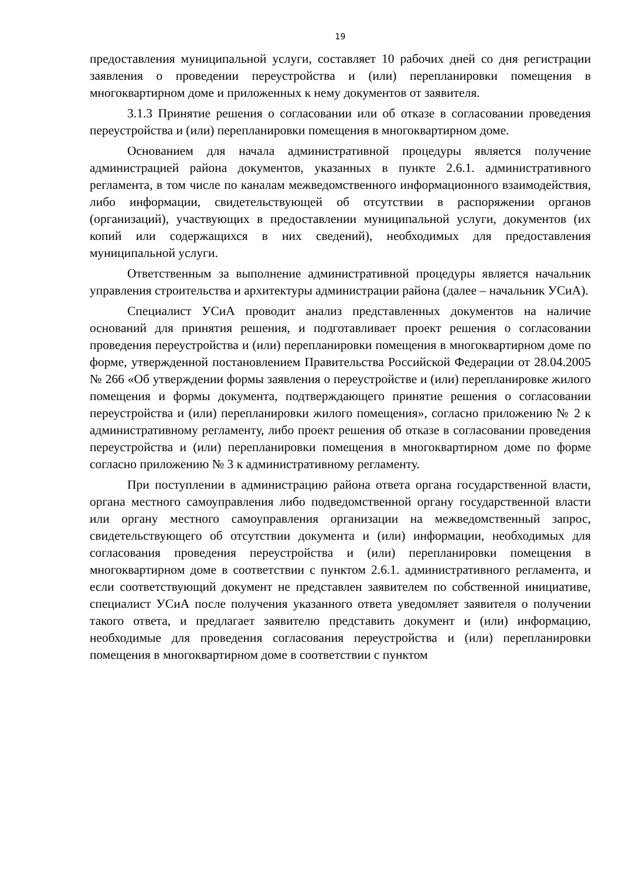19
предоставления муниципальной услуги, составляет 10 рабочих дней со дня регистрации заявления о проведении переустройства и (или) перепланировки помещения в многоквартирном доме и приложенных к нему документов от заявителя.
3.1.3 Принятие решения о согласовании или об отказе в согласовании проведения переустройства и (или) перепланировки помещения в многоквартирном доме.
Основанием для начала административной процедуры является получение администрацией района документов, указанных в пункте 2.6.1. административного регламента, в том числе по каналам межведомственного информационного взаимодействия, либо информации, свидетельствующей об отсутствии в распоряжении органов (организаций), участвующих в предоставлении муниципальной услуги, документов (их копий или содержащихся в них сведений), необходимых для предоставления муниципальной услуги.
Ответственным за выполнение административной процедуры является начальник управления строительства и архитектуры администрации района (далее – начальник УСиА).
Специалист УСиА проводит анализ представленных документов на наличие оснований для принятия решения, и подготавливает проект решения о согласовании проведения переустройства и (или) перепланировки помещения в многоквартирном доме по форме, утвержденной постановлением Правительства Российской Федерации от 28.04.2005 № 266 «Об утверждении формы заявления о переустройстве и (или) перепланировке жилого помещения и формы документа, подтверждающего принятие решения о согласовании переустройства и (или) перепланировки жилого помещения», согласно приложению № 2 к административному регламенту, либо проект решения об отказе в согласовании проведения переустройства и (или) перепланировки помещения в многоквартирном доме по форме согласно приложению № 3 к административному регламенту.
При поступлении в администрацию района ответа органа государственной власти, органа местного самоуправления либо подведомственной органу государственной власти или органу местного самоуправления организации на межведомственный запрос, свидетельствующего об отсутствии документа и (или) информации, необходимых для согласования проведения переустройства и (или) перепланировки помещения в многоквартирном доме в соответствии с пунктом 2.6.1. административного регламента, и если соответствующий документ не представлен заявителем по собственной инициативе, специалист УСиА после получения указанного ответа уведомляет заявителя о получении такого ответа, и предлагает заявителю представить документ и (или) информацию, необходимые для проведения согласования переустройства и (или) перепланировки помещения в многоквартирном доме в соответствии с пунктом